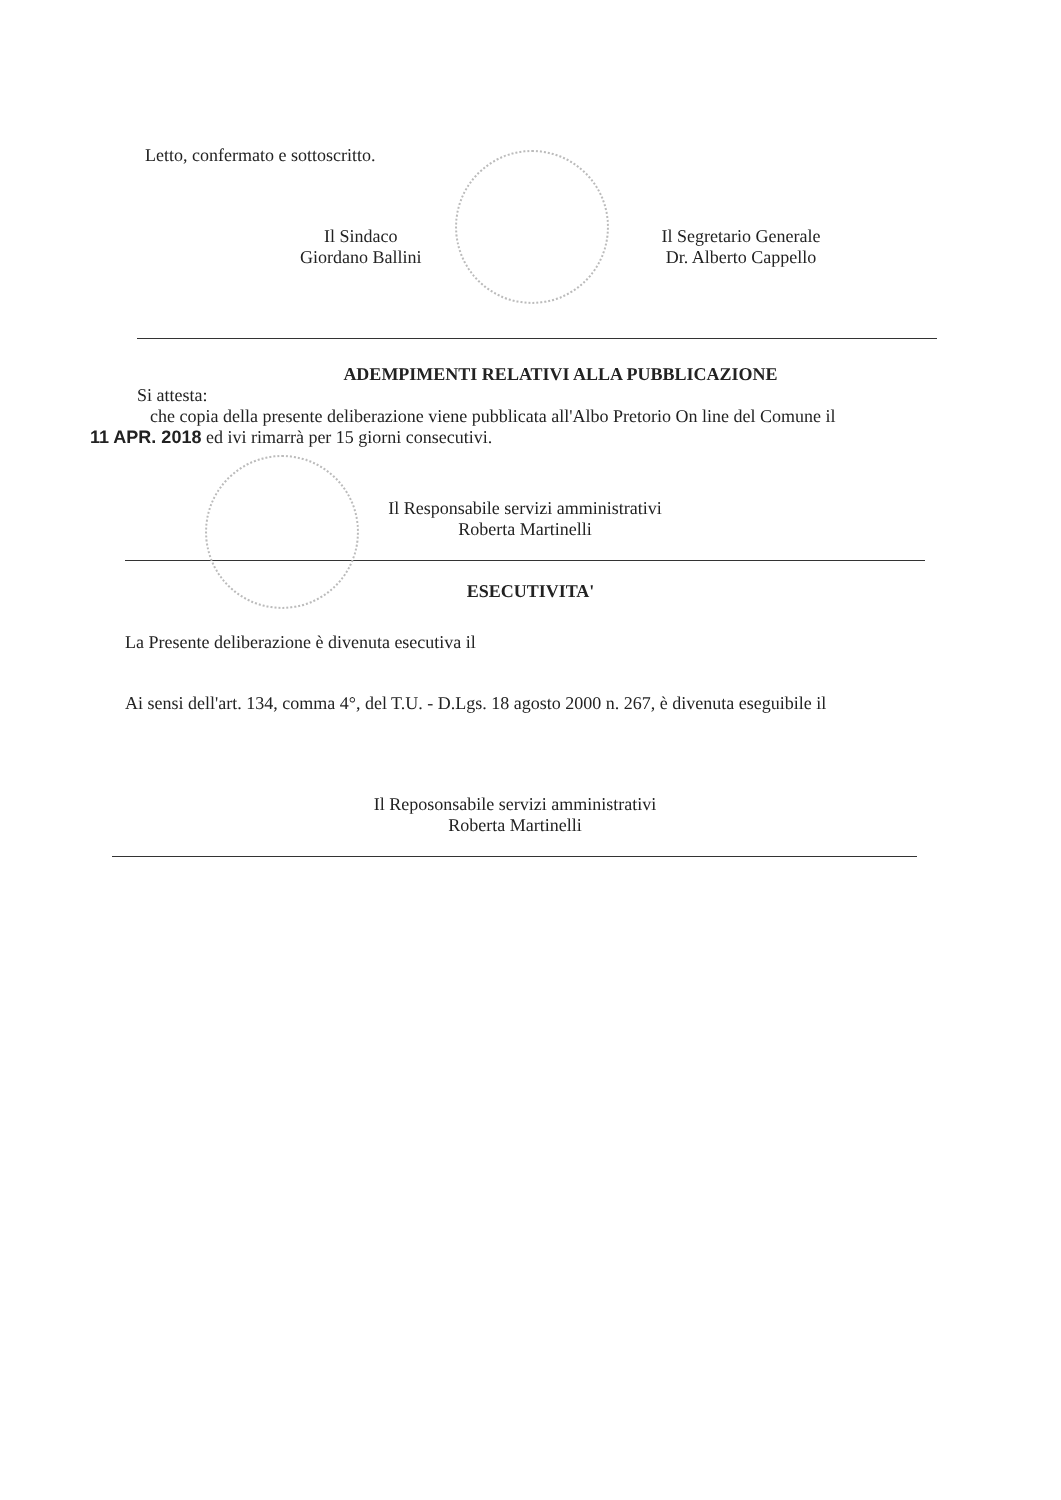Letto, confermato e sottoscritto.
Il Sindaco
Giordano Ballini
Il Segretario Generale
Dr. Alberto Cappello
ADEMPIMENTI RELATIVI ALLA PUBBLICAZIONE
Si attesta:
che copia della presente deliberazione viene pubblicata all'Albo Pretorio On line del Comune il
11 APR. 2018 ed ivi rimarrà per 15 giorni consecutivi.
Il Responsabile servizi amministrativi
Roberta Martinelli
ESECUTIVITA'
La Presente deliberazione è divenuta esecutiva il
Ai sensi dell'art. 134, comma 4°, del T.U. - D.Lgs. 18 agosto 2000 n. 267, è divenuta eseguibile il
Il Reposonsabile servizi amministrativi
Roberta Martinelli